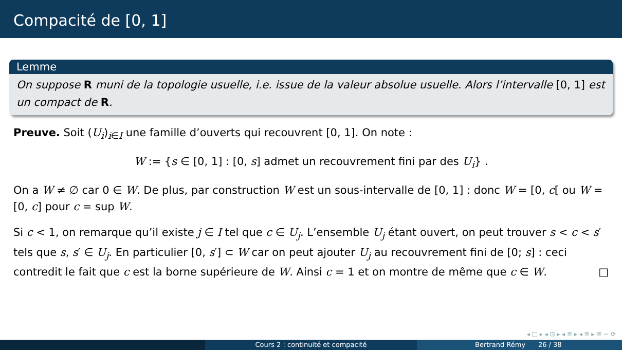Compacité de [0, 1]
Lemme
On suppose R muni de la topologie usuelle, i.e. issue de la valeur absolue usuelle. Alors l’intervalle [0, 1] est un compact de R.
Preuve. Soit (U<sub>i</sub>)<sub>i∈I</sub> une famille d’ouverts qui recouvrent [0, 1]. On note :
W := {s ∈ [0, 1] : [0, s] admet un recouvrement fini par des U<sub>i</sub>} .
On a W ≠ ∅ car 0 ∈ W. De plus, par construction W est un sous-intervalle de [0, 1] : donc W = [0, c[ ou W = [0, c] pour c = sup W.
Si c < 1, on remarque qu’il existe j ∈ I tel que c ∈ U<sub>j</sub>. L’ensemble U<sub>j</sub> étant ouvert, on peut trouver s < c < s′ tels que s, s′ ∈ U<sub>j</sub>. En particulier [0, s′] ⊂ W car on peut ajouter U<sub>j</sub> au recouvrement fini de [0; s] : ceci contredit le fait que c est la borne supérieure de W. Ainsi c = 1 et on montre de même que c ∈ W. □
◂ □ ▸ ◂ ⊡ ▸ ◂ ≣ ▸ ◂ ≣ ▸ ≣ ∽ ⟳
Cours 2 : continuité et compacité
Bertrand Rémy 26 / 38